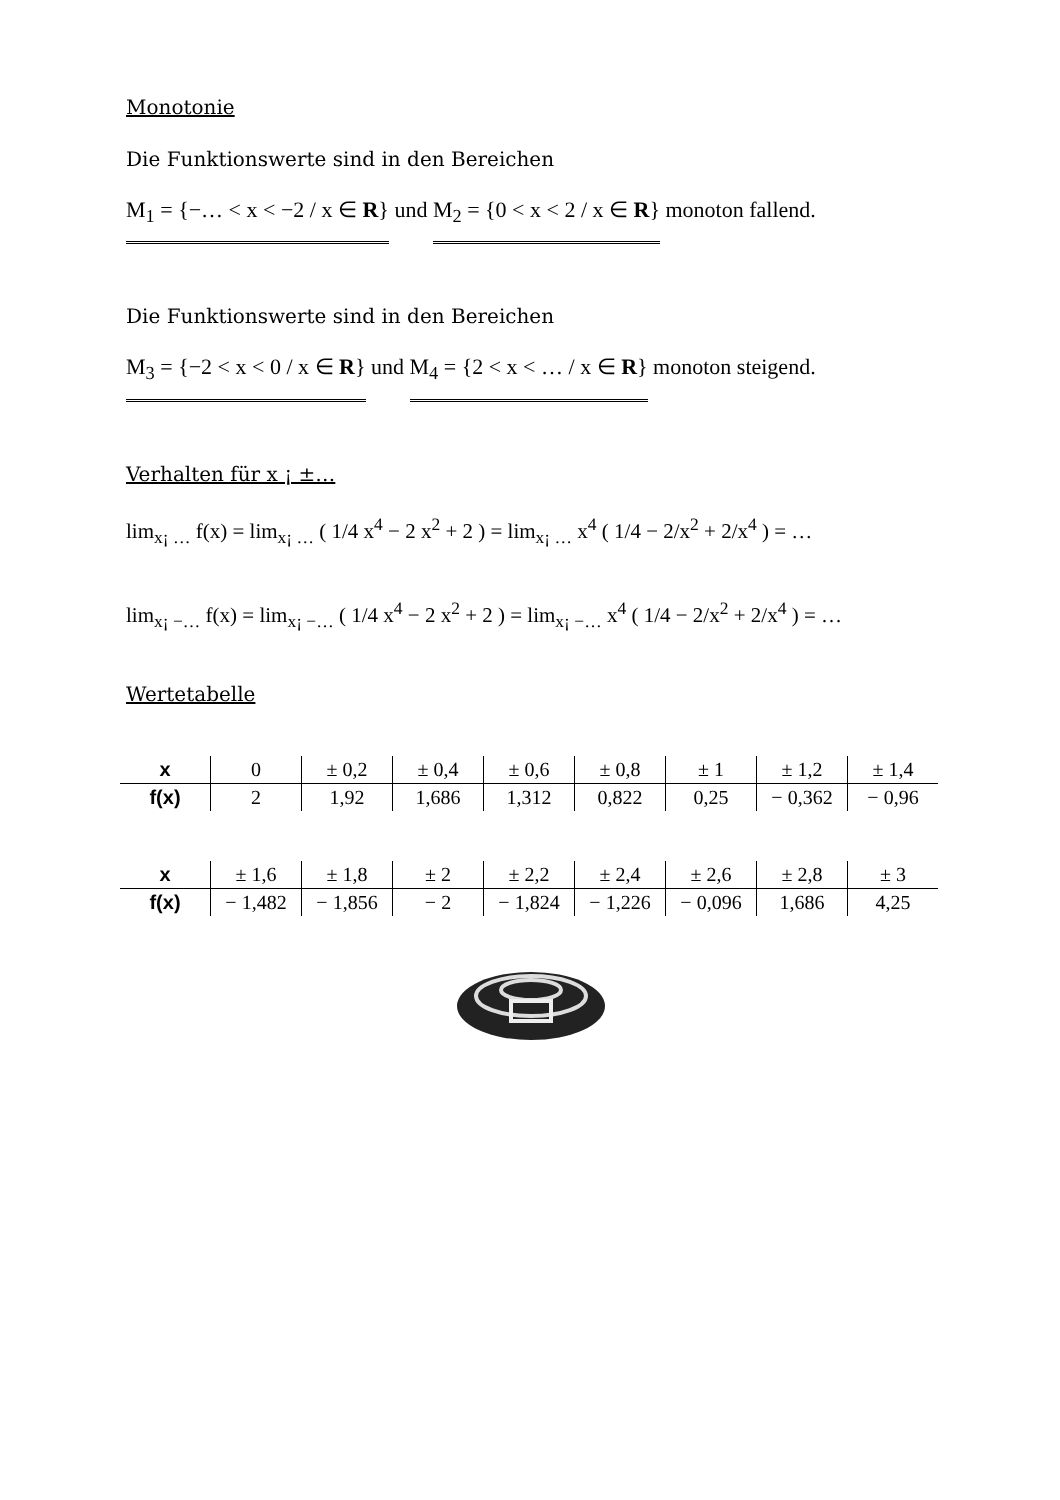Monotonie
Die Funktionswerte sind in den Bereichen
M<sub>1</sub> = {−… < x < −2 / x ∈ R} und M<sub>2</sub> = {0 < x < 2 / x ∈ R} monoton fallend.
Die Funktionswerte sind in den Bereichen
M<sub>3</sub> = {−2 < x < 0 / x ∈ R} und M<sub>4</sub> = {2 < x < … / x ∈ R} monoton steigend.
Verhalten für x ¡ ±…
lim<sub>x¡ …</sub> f(x) = lim<sub>x¡ …</sub> ( 1/4 x<sup>4</sup> − 2 x<sup>2</sup> + 2 ) = lim<sub>x¡ …</sub> x<sup>4</sup> ( 1/4 − 2/x<sup>2</sup> + 2/x<sup>4</sup> ) = …
lim<sub>x¡ −…</sub> f(x) = lim<sub>x¡ −…</sub> ( 1/4 x<sup>4</sup> − 2 x<sup>2</sup> + 2 ) = lim<sub>x¡ −…</sub> x<sup>4</sup> ( 1/4 − 2/x<sup>2</sup> + 2/x<sup>4</sup> ) = …
Wertetabelle
| x | 0 | ± 0,2 | ± 0,4 | ± 0,6 | ± 0,8 | ± 1 | ± 1,2 | ± 1,4 |
| f(x) | 2 | 1,92 | 1,686 | 1,312 | 0,822 | 0,25 | − 0,362 | − 0,96 |
| x | ± 1,6 | ± 1,8 | ± 2 | ± 2,2 | ± 2,4 | ± 2,6 | ± 2,8 | ± 3 |
| f(x) | − 1,482 | − 1,856 | − 2 | − 1,824 | − 1,226 | − 0,096 | 1,686 | 4,25 |